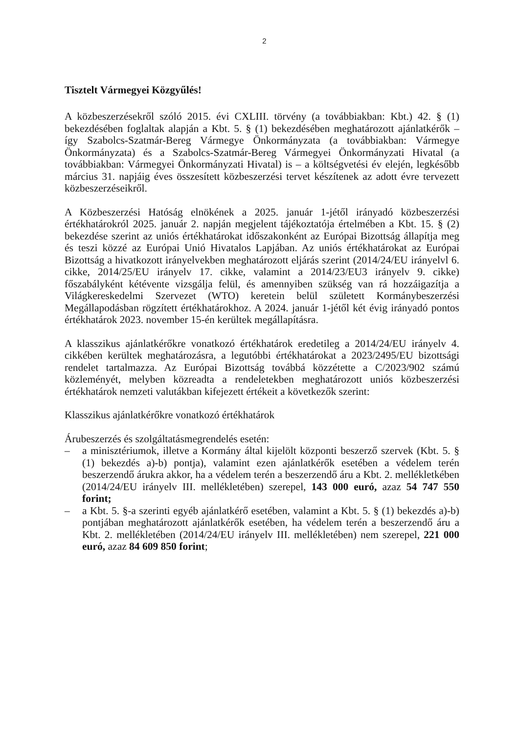2
Tisztelt Vármegyei Közgyűlés!
A közbeszerzésekről szóló 2015. évi CXLIII. törvény (a továbbiakban: Kbt.) 42. § (1) bekezdésében foglaltak alapján a Kbt. 5. § (1) bekezdésében meghatározott ajánlatkérők – így Szabolcs-Szatmár-Bereg Vármegye Önkormányzata (a továbbiakban: Vármegye Önkormányzata) és a Szabolcs-Szatmár-Bereg Vármegyei Önkormányzati Hivatal (a továbbiakban: Vármegyei Önkormányzati Hivatal) is – a költségvetési év elején, legkésőbb március 31. napjáig éves összesített közbeszerzési tervet készítenek az adott évre tervezett közbeszerzéseikről.
A Közbeszerzési Hatóság elnökének a 2025. január 1-jétől irányadó közbeszerzési értékhatárokról 2025. január 2. napján megjelent tájékoztatója értelmében a Kbt. 15. § (2) bekezdése szerint az uniós értékhatárokat időszakonként az Európai Bizottság állapítja meg és teszi közzé az Európai Unió Hivatalos Lapjában. Az uniós értékhatárokat az Európai Bizottság a hivatkozott irányelvekben meghatározott eljárás szerint (2014/24/EU irányelvl 6. cikke, 2014/25/EU irányelv 17. cikke, valamint a 2014/23/EU3 irányelv 9. cikke) főszabályként kétévente vizsgálja felül, és amennyiben szükség van rá hozzáigazítja a Világkereskedelmi Szervezet (WTO) keretein belül született Kormánybeszerzési Megállapodásban rögzített értékhatárokhoz. A 2024. január 1-jétől két évig irányadó pontos értékhatárok 2023. november 15-én kerültek megállapításra.
A klasszikus ajánlatkérőkre vonatkozó értékhatárok eredetileg a 2014/24/EU irányelv 4. cikkében kerültek meghatározásra, a legutóbbi értékhatárokat a 2023/2495/EU bizottsági rendelet tartalmazza. Az Európai Bizottság továbbá közzétette a C/2023/902 számú közleményét, melyben közreadta a rendeletekben meghatározott uniós közbeszerzési értékhatárok nemzeti valutákban kifejezett értékeit a következők szerint:
Klasszikus ajánlatkérőkre vonatkozó értékhatárok
Árubeszerzés és szolgáltatásmegrendelés esetén:
– a minisztériumok, illetve a Kormány által kijelölt központi beszerző szervek (Kbt. 5. § (1) bekezdés a)-b) pontja), valamint ezen ajánlatkérők esetében a védelem terén beszerzendő árukra akkor, ha a védelem terén a beszerzendő áru a Kbt. 2. mellékletkében (2014/24/EU irányelv III. mellékletében) szerepel, 143 000 euró, azaz 54 747 550 forint;
– a Kbt. 5. §-a szerinti egyéb ajánlatkérő esetében, valamint a Kbt. 5. § (1) bekezdés a)-b) pontjában meghatározott ajánlatkérők esetében, ha védelem terén a beszerzendő áru a Kbt. 2. mellékletében (2014/24/EU irányelv III. mellékletében) nem szerepel, 221 000 euró, azaz 84 609 850 forint;